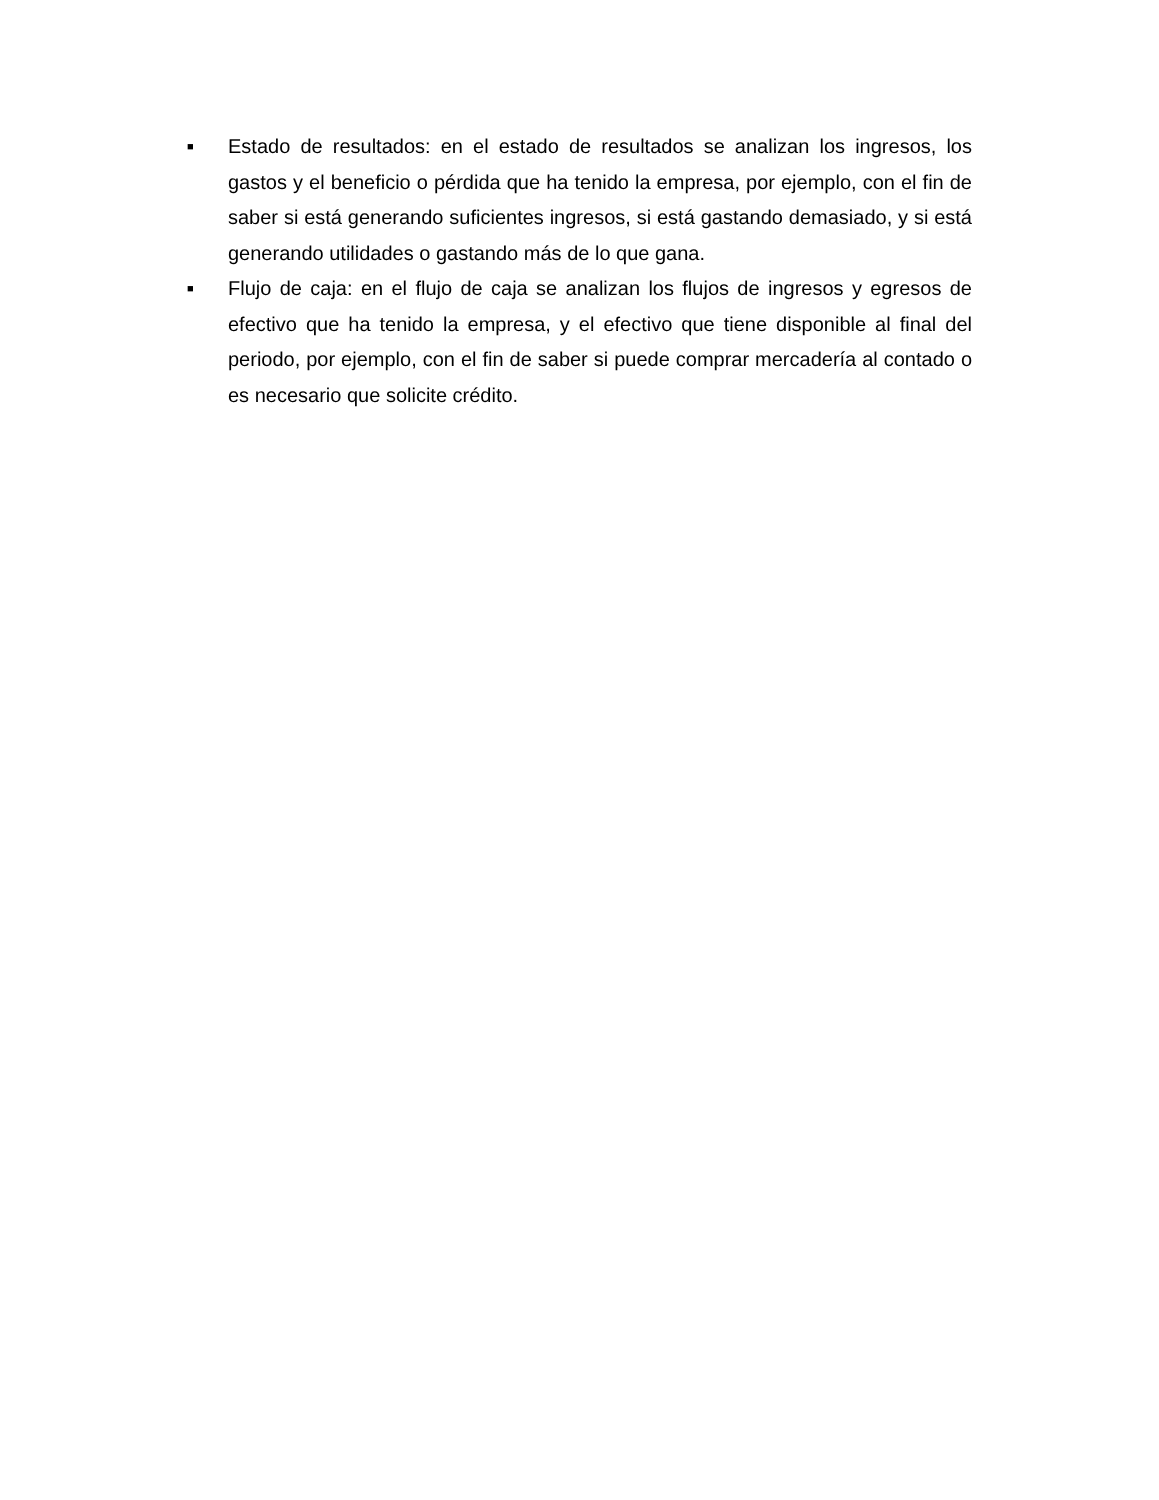■
Estado de resultados: en el estado de resultados se analizan los ingresos, los gastos y el beneficio o pérdida que ha tenido la empresa, por ejemplo, con el fin de saber si está generando suficientes ingresos, si está gastando demasiado, y si está generando utilidades o gastando más de lo que gana.
■
Flujo de caja: en el flujo de caja se analizan los flujos de ingresos y egresos de efectivo que ha tenido la empresa, y el efectivo que tiene disponible al final del periodo, por ejemplo, con el fin de saber si puede comprar mercadería al contado o es necesario que solicite crédito.